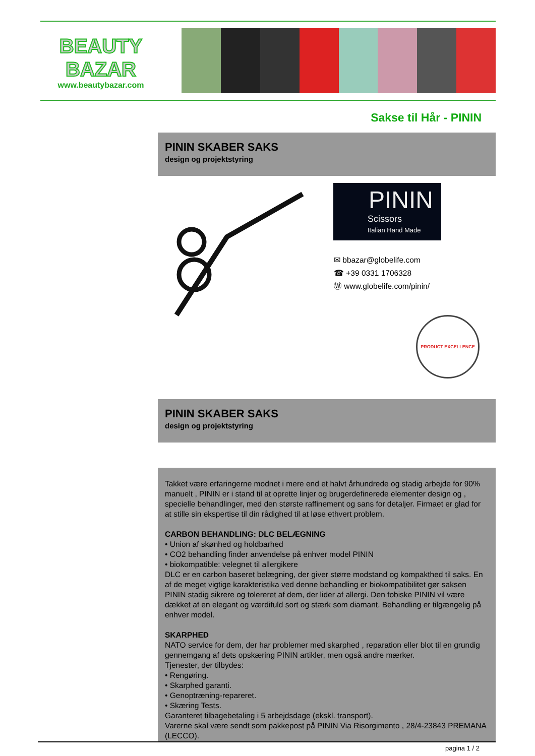BEAUTY
BAZAR
www.beautybazar.com
Sakse til Hår - PININ
PININ SKABER SAKS
design og projektstyring
PININ
Scissors
Italian Hand Made
✉ bbazar@globelife.com
☎ +39 0331 1706328
Ⓦ www.globelife.com/pinin/
PRODUCT EXCELLENCE
PININ SKABER SAKS
design og projektstyring
Takket være erfaringerne modnet i mere end et halvt århundrede og stadig arbejde for 90% manuelt , PININ er i stand til at oprette linjer og brugerdefinerede elementer design og , specielle behandlinger, med den største raffinement og sans for detaljer. Firmaet er glad for at stille sin ekspertise til din rådighed til at løse ethvert problem.
CARBON BEHANDLING: DLC BELÆGNING
• Union af skønhed og holdbarhed
• CO2 behandling finder anvendelse på enhver model PININ
• biokompatible: velegnet til allergikere
DLC er en carbon baseret belægning, der giver større modstand og kompakthed til saks. En af de meget vigtige karakteristika ved denne behandling er biokompatibilitet gør saksen PININ stadig sikrere og tolereret af dem, der lider af allergi. Den fobiske PININ vil være dækket af en elegant og værdifuld sort og stærk som diamant. Behandling er tilgængelig på enhver model.
SKARPHED
NATO service for dem, der har problemer med skarphed , reparation eller blot til en grundig gennemgang af dets opskæring PININ artikler, men også andre mærker.
Tjenester, der tilbydes:
• Rengøring.
• Skarphed garanti.
• Genoptræning-repareret.
• Skæring Tests.
Garanteret tilbagebetaling i 5 arbejdsdage (ekskl. transport).
Varerne skal være sendt som pakkepost på PININ Via Risorgimento , 28/4-23843 PREMANA (LECCO).
pagina 1 / 2